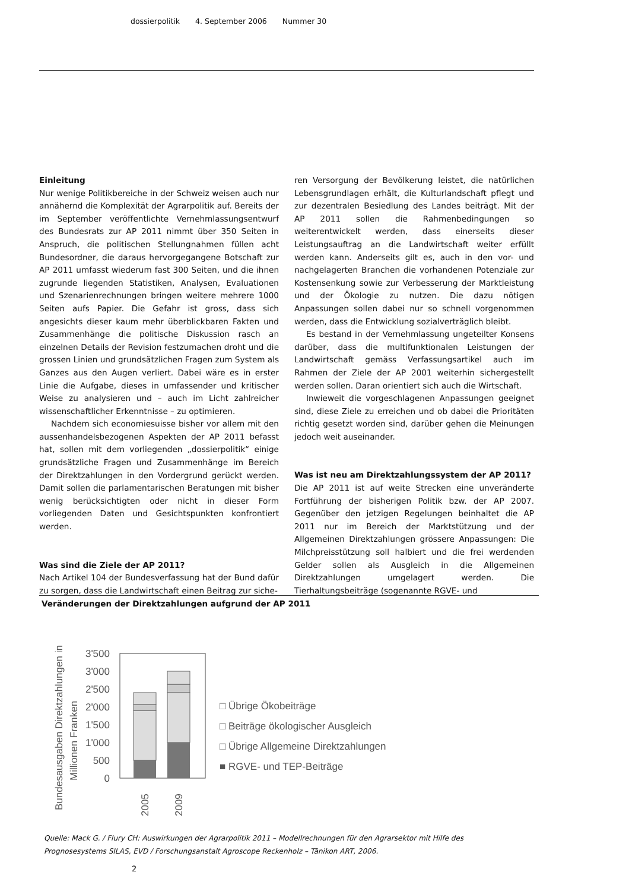dossierpolitik 4. September 2006 Nummer 30
Einleitung
Nur wenige Politikbereiche in der Schweiz weisen auch nur annähernd die Komplexität der Agrarpolitik auf. Bereits der im September veröffentlichte Vernehmlassungsentwurf des Bundesrats zur AP 2011 nimmt über 350 Seiten in Anspruch, die politischen Stellungnahmen füllen acht Bundesordner, die daraus hervorgegangene Botschaft zur AP 2011 umfasst wiederum fast 300 Seiten, und die ihnen zugrunde liegenden Statistiken, Analysen, Evaluationen und Szenarienrechnungen bringen weitere mehrere 1000 Seiten aufs Papier. Die Gefahr ist gross, dass sich angesichts dieser kaum mehr überblickbaren Fakten und Zusammenhänge die politische Diskussion rasch an einzelnen Details der Revision festzumachen droht und die grossen Linien und grundsätzlichen Fragen zum System als Ganzes aus den Augen verliert. Dabei wäre es in erster Linie die Aufgabe, dieses in umfassender und kritischer Weise zu analysieren und – auch im Licht zahlreicher wissenschaftlicher Erkenntnisse – zu optimieren.
Nachdem sich economiesuisse bisher vor allem mit den aussenhandelsbezogenen Aspekten der AP 2011 befasst hat, sollen mit dem vorliegenden „dossierpolitik“ einige grundsätzliche Fragen und Zusammenhänge im Bereich der Direktzahlungen in den Vordergrund gerückt werden. Damit sollen die parlamentarischen Beratungen mit bisher wenig berücksichtigten oder nicht in dieser Form vorliegenden Daten und Gesichtspunkten konfrontiert werden.
Was sind die Ziele der AP 2011?
Nach Artikel 104 der Bundesverfassung hat der Bund dafür zu sorgen, dass die Landwirtschaft einen Beitrag zur siche-
ren Versorgung der Bevölkerung leistet, die natürlichen Lebensgrundlagen erhält, die Kulturlandschaft pflegt und zur dezentralen Besiedlung des Landes beiträgt. Mit der AP 2011 sollen die Rahmenbedingungen so weiterentwickelt werden, dass einerseits dieser Leistungsauftrag an die Landwirtschaft weiter erfüllt werden kann. Anderseits gilt es, auch in den vor- und nachgelagerten Branchen die vorhandenen Potenziale zur Kostensenkung sowie zur Verbesserung der Marktleistung und der Ökologie zu nutzen. Die dazu nötigen Anpassungen sollen dabei nur so schnell vorgenommen werden, dass die Entwicklung sozialverträglich bleibt.
Es bestand in der Vernehmlassung ungeteilter Konsens darüber, dass die multifunktionalen Leistungen der Landwirtschaft gemäss Verfassungsartikel auch im Rahmen der Ziele der AP 2001 weiterhin sichergestellt werden sollen. Daran orientiert sich auch die Wirtschaft.
Inwieweit die vorgeschlagenen Anpassungen geeignet sind, diese Ziele zu erreichen und ob dabei die Prioritäten richtig gesetzt worden sind, darüber gehen die Meinungen jedoch weit auseinander.
Was ist neu am Direktzahlungssystem der AP 2011?
Die AP 2011 ist auf weite Strecken eine unveränderte Fortführung der bisherigen Politik bzw. der AP 2007. Gegenüber den jetzigen Regelungen beinhaltet die AP 2011 nur im Bereich der Marktstützung und der Allgemeinen Direktzahlungen grössere Anpassungen: Die Milchpreisstützung soll halbiert und die frei werdenden Gelder sollen als Ausgleich in die Allgemeinen Direktzahlungen umgelagert werden. Die Tierhaltungsbeiträge (sogenannte RGVE- und
Veränderungen der Direktzahlungen aufgrund der AP 2011
Bundesausgaben Direktzahlungen in
Millionen Franken
3'500
3'000
2'500
2'000
1'500
1'000
500
0
2005
2009
□ Übrige Ökobeiträge
□ Beiträge ökologischer Ausgleich
□ Übrige Allgemeine Direktzahlungen
■ RGVE- und TEP-Beiträge
Quelle: Mack G. / Flury CH: Auswirkungen der Agrarpolitik 2011 – Modellrechnungen für den Agrarsektor mit Hilfe des
Prognosesystems SILAS, EVD / Forschungsanstalt Agroscope Reckenholz – Tänikon ART, 2006.
2